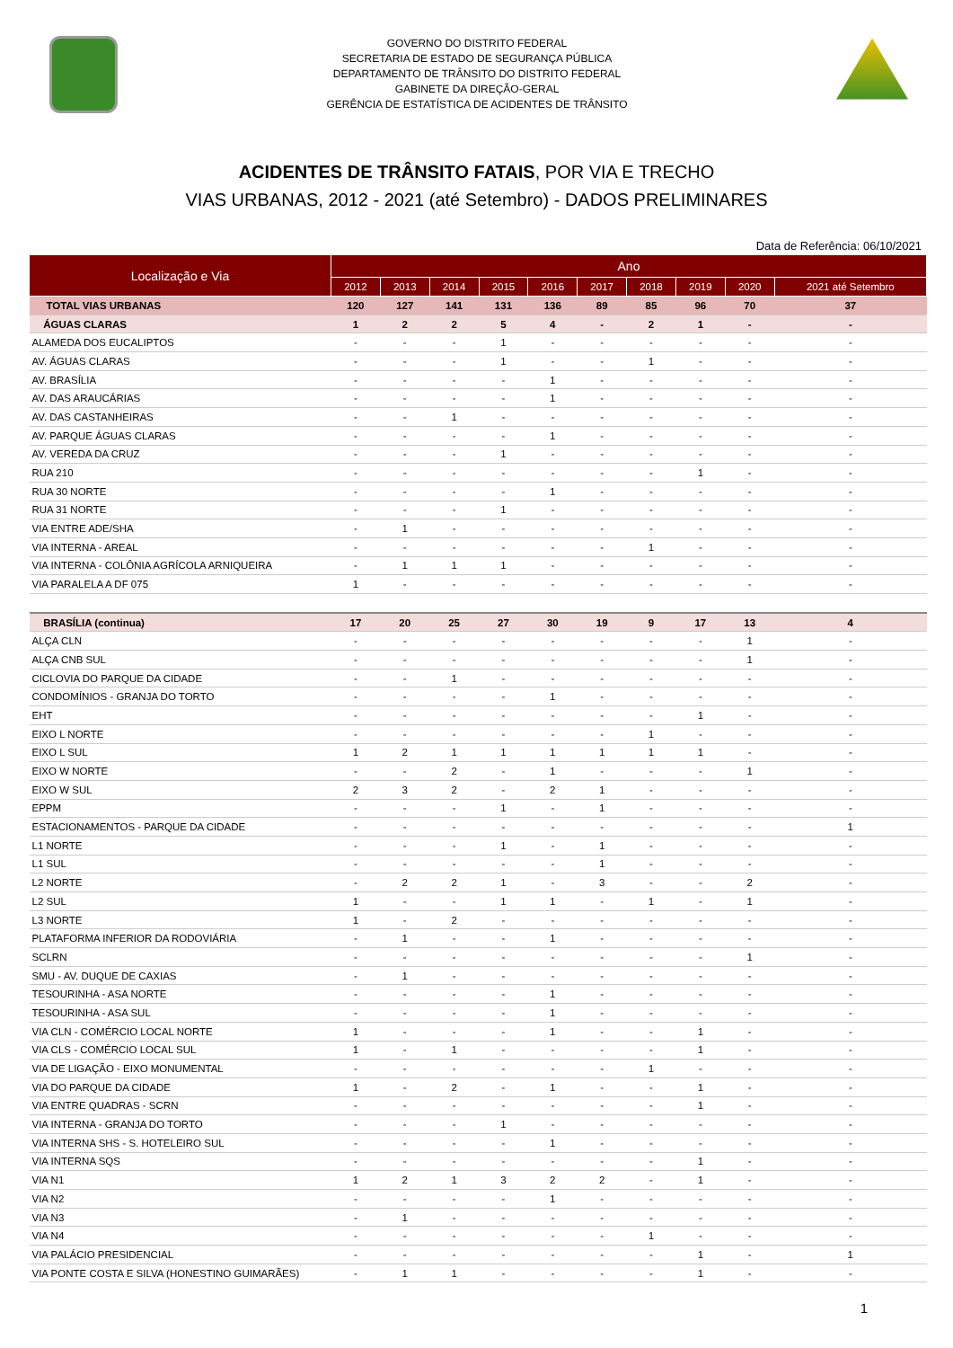GOVERNO DO DISTRITO FEDERAL
SECRETARIA DE ESTADO DE SEGURANÇA PÚBLICA
DEPARTAMENTO DE TRÂNSITO DO DISTRITO FEDERAL
GABINETE DA DIREÇÃO-GERAL
GERÊNCIA DE ESTATÍSTICA DE ACIDENTES DE TRÂNSITO
ACIDENTES DE TRÂNSITO FATAIS, POR VIA E TRECHO
VIAS URBANAS, 2012 - 2021 (até Setembro) - DADOS PRELIMINARES
Data de Referência: 06/10/2021
| Localização e Via | Ano | | | | | | | | | |
| --- | --- | --- | --- | --- | --- | --- | --- | --- | --- | --- |
| | 2012 | 2013 | 2014 | 2015 | 2016 | 2017 | 2018 | 2019 | 2020 | 2021 até Setembro |
| TOTAL VIAS URBANAS | 120 | 127 | 141 | 131 | 136 | 89 | 85 | 96 | 70 | 37 |
| ÁGUAS CLARAS | 1 | 2 | 2 | 5 | 4 | - | 2 | 1 | - | - |
| ALAMEDA DOS EUCALIPTOS | - | - | - | 1 | - | - | - | - | - | - |
| AV. ÁGUAS CLARAS | - | - | - | 1 | - | - | 1 | - | - | - |
| AV. BRASÍLIA | - | - | - | - | 1 | - | - | - | - | - |
| AV. DAS ARAUCÁRIAS | - | - | - | - | 1 | - | - | - | - | - |
| AV. DAS CASTANHEIRAS | - | - | 1 | - | - | - | - | - | - | - |
| AV. PARQUE ÁGUAS CLARAS | - | - | - | - | 1 | - | - | - | - | - |
| AV. VEREDA DA CRUZ | - | - | - | 1 | - | - | - | - | - | - |
| RUA 210 | - | - | - | - | - | - | - | 1 | - | - |
| RUA 30 NORTE | - | - | - | - | 1 | - | - | - | - | - |
| RUA 31 NORTE | - | - | - | 1 | - | - | - | - | - | - |
| VIA ENTRE ADE/SHA | - | 1 | - | - | - | - | - | - | - | - |
| VIA INTERNA - AREAL | - | - | - | - | - | - | 1 | - | - | - |
| VIA INTERNA - COLÔNIA AGRÍCOLA ARNIQUEIRA | - | 1 | 1 | 1 | - | - | - | - | - | - |
| VIA PARALELA A DF 075 | 1 | - | - | - | - | - | - | - | - | - |
| BRASÍLIA (continua) | 17 | 20 | 25 | 27 | 30 | 19 | 9 | 17 | 13 | 4 |
| ALÇA CLN | - | - | - | - | - | - | - | - | 1 | - |
| ALÇA CNB SUL | - | - | - | - | - | - | - | - | 1 | - |
| CICLOVIA DO PARQUE DA CIDADE | - | - | 1 | - | - | - | - | - | - | - |
| CONDOMÍNIOS - GRANJA DO TORTO | - | - | - | - | 1 | - | - | - | - | - |
| EHT | - | - | - | - | - | - | - | 1 | - | - |
| EIXO L NORTE | - | - | - | - | - | - | 1 | - | - | - |
| EIXO L SUL | 1 | 2 | 1 | 1 | 1 | 1 | 1 | 1 | - | - |
| EIXO W NORTE | - | - | 2 | - | 1 | - | - | - | 1 | - |
| EIXO W SUL | 2 | 3 | 2 | - | 2 | 1 | - | - | - | - |
| EPPM | - | - | - | 1 | - | 1 | - | - | - | - |
| ESTACIONAMENTOS - PARQUE DA CIDADE | - | - | - | - | - | - | - | - | - | 1 |
| L1 NORTE | - | - | - | 1 | - | 1 | - | - | - | - |
| L1 SUL | - | - | - | - | - | 1 | - | - | - | - |
| L2 NORTE | - | 2 | 2 | 1 | - | 3 | - | - | 2 | - |
| L2 SUL | 1 | - | - | 1 | 1 | - | 1 | - | 1 | - |
| L3 NORTE | 1 | - | 2 | - | - | - | - | - | - | - |
| PLATAFORMA INFERIOR DA RODOVIÁRIA | - | 1 | - | - | 1 | - | - | - | - | - |
| SCLRN | - | - | - | - | - | - | - | - | 1 | - |
| SMU - AV. DUQUE DE CAXIAS | - | 1 | - | - | - | - | - | - | - | - |
| TESOURINHA - ASA NORTE | - | - | - | - | 1 | - | - | - | - | - |
| TESOURINHA - ASA SUL | - | - | - | - | 1 | - | - | - | - | - |
| VIA CLN - COMÉRCIO LOCAL NORTE | 1 | - | - | - | 1 | - | - | 1 | - | - |
| VIA CLS - COMÉRCIO LOCAL SUL | 1 | - | 1 | - | - | - | - | 1 | - | - |
| VIA DE LIGAÇÃO - EIXO MONUMENTAL | - | - | - | - | - | - | 1 | - | - | - |
| VIA DO PARQUE DA CIDADE | 1 | - | 2 | - | 1 | - | - | 1 | - | - |
| VIA ENTRE QUADRAS - SCRN | - | - | - | - | - | - | - | 1 | - | - |
| VIA INTERNA - GRANJA DO TORTO | - | - | - | 1 | - | - | - | - | - | - |
| VIA INTERNA SHS - S. HOTELEIRO SUL | - | - | - | - | 1 | - | - | - | - | - |
| VIA INTERNA SQS | - | - | - | - | - | - | - | 1 | - | - |
| VIA N1 | 1 | 2 | 1 | 3 | 2 | 2 | - | 1 | - | - |
| VIA N2 | - | - | - | - | 1 | - | - | - | - | - |
| VIA N3 | - | 1 | - | - | - | - | - | - | - | - |
| VIA N4 | - | - | - | - | - | - | 1 | - | - | - |
| VIA PALÁCIO PRESIDENCIAL | - | - | - | - | - | - | - | 1 | - | 1 |
| VIA PONTE COSTA E SILVA (HONESTINO GUIMARÃES) | - | 1 | 1 | - | - | - | - | 1 | - | - |
1